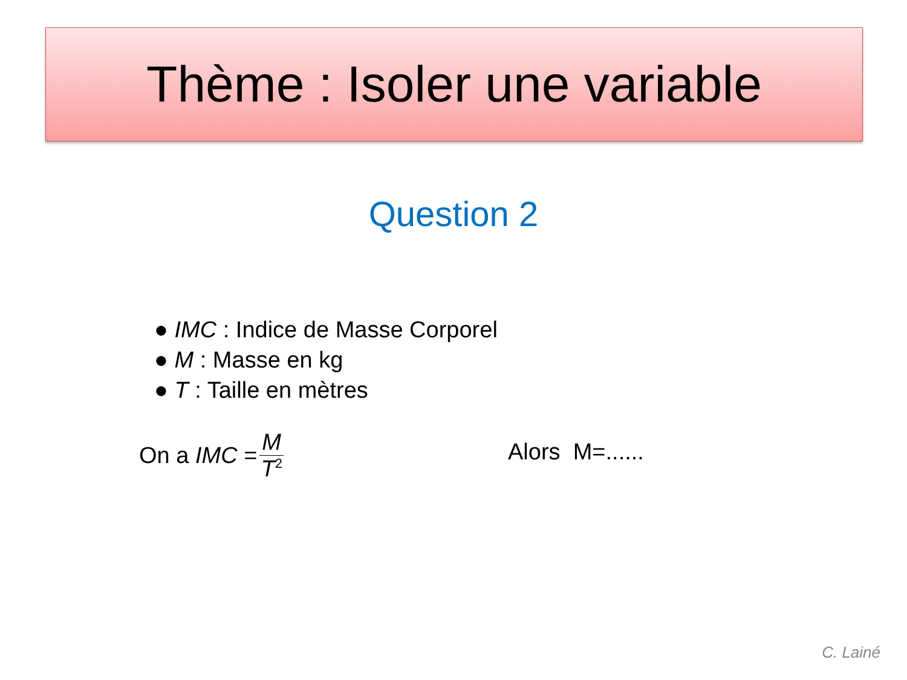Thème : Isoler une variable
Question 2
● IMC : Indice de Masse Corporel
● M : Masse en kg
● T : Taille en mètres
On a IMC = M T<sup>2</sup> Alors M=......
C. Lainé